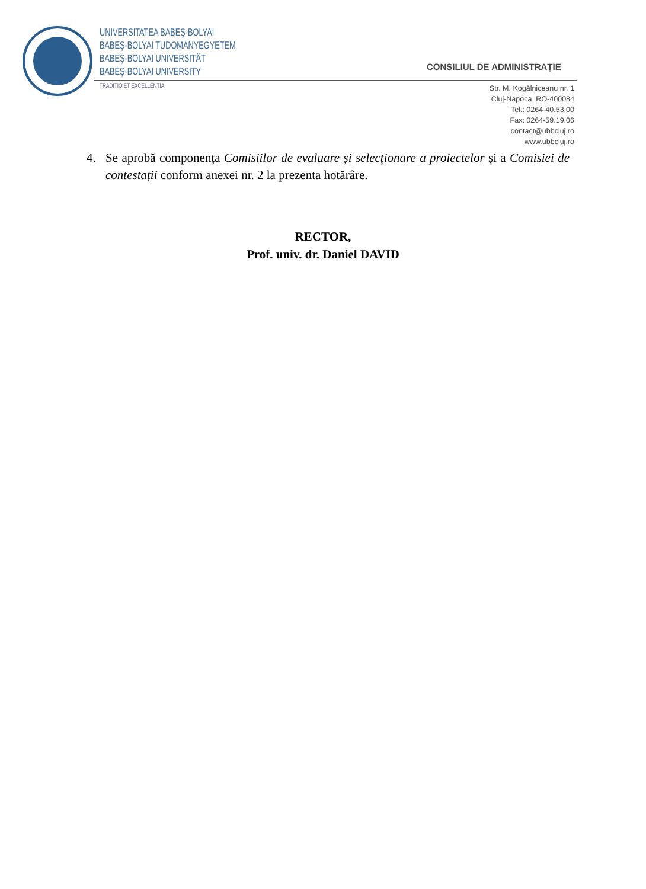UNIVERSITATEA BABEŞ-BOLYAI
BABEŞ-BOLYAI TUDOMÁNYEGYETEM
BABEŞ-BOLYAI UNIVERSITÄT
BABEŞ-BOLYAI UNIVERSITY
TRADITIO ET EXCELLENTIA
CONSILIUL DE ADMINISTRAȚIE
Str. M. Kogălniceanu nr. 1
Cluj-Napoca, RO-400084
Tel.: 0264-40.53.00
Fax: 0264-59.19.06
contact@ubbcluj.ro
www.ubbcluj.ro
4. Se aprobă componența Comisiilor de evaluare și selecționare a proiectelor și a Comisiei de contestații conform anexei nr. 2 la prezenta hotărâre.
RECTOR,
Prof. univ. dr. Daniel DAVID